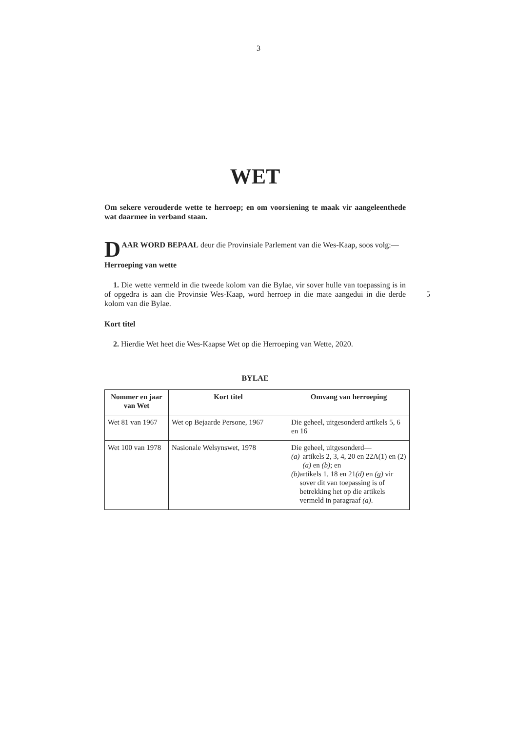3
WET
Om sekere verouderde wette te herroep; en om voorsiening te maak vir aangeleenthede wat daarmee in verband staan.
DAAR WORD BEPAAL deur die Provinsiale Parlement van die Wes-Kaap, soos volg:—
Herroeping van wette
1. Die wette vermeld in die tweede kolom van die Bylae, vir sover hulle van toepassing is in of opgedra is aan die Provinsie Wes-Kaap, word herroep in die mate 5 aangedui in die derde kolom van die Bylae.
Kort titel
2. Hierdie Wet heet die Wes-Kaapse Wet op die Herroeping van Wette, 2020.
BYLAE
| Nommer en jaar van Wet | Kort titel | Omvang van herroeping |
| --- | --- | --- |
| Wet 81 van 1967 | Wet op Bejaarde Persone, 1967 | Die geheel, uitgesonderd artikels 5, 6 en 16 |
| Wet 100 van 1978 | Nasionale Welsynswet, 1978 | Die geheel, uitgesonderd— (a) artikels 2, 3, 4, 20 en 22A(1) en (2) (a) en (b) ; en (b) artikels 1, 18 en 21 (d) en (g) vir sover dit van toepassing is of betrekking het op die artikels vermeld in paragraaf (a) . |